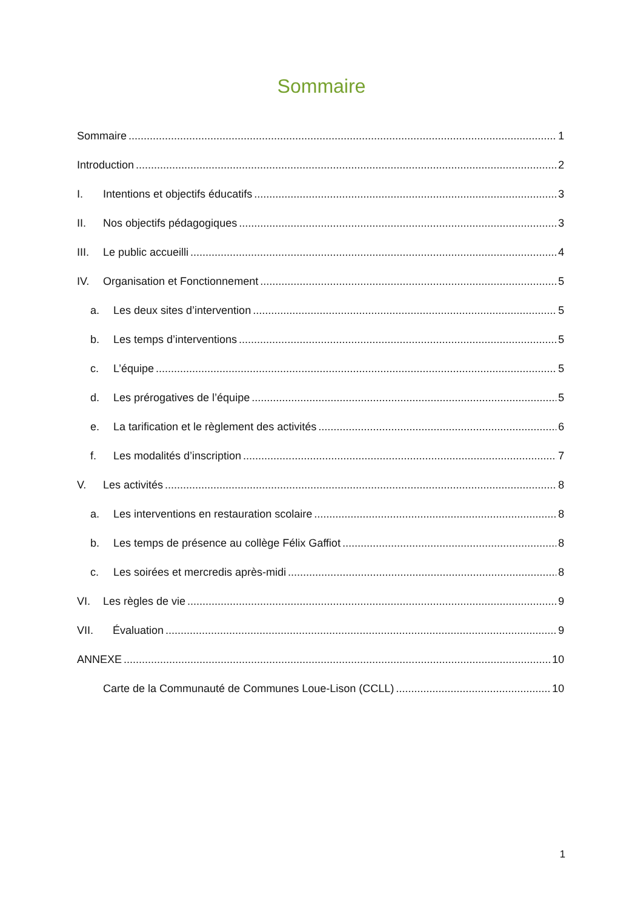Sommaire
Sommaire 1
Introduction 2
I. Intentions et objectifs éducatifs 3
II. Nos objectifs pédagogiques 3
III. Le public accueilli 4
IV. Organisation et Fonctionnement 5
a. Les deux sites d’intervention 5
b. Les temps d’interventions 5
c. L’équipe 5
d. Les prérogatives de l’équipe 5
e. La tarification et le règlement des activités 6
f. Les modalités d’inscription 7
V. Les activités 8
a. Les interventions en restauration scolaire 8
b. Les temps de présence au collège Félix Gaffiot 8
c. Les soirées et mercredis après-midi 8
VI. Les règles de vie 9
VII. Évaluation 9
ANNEXE 10
Carte de la Communauté de Communes Loue-Lison (CCLL) 10
1